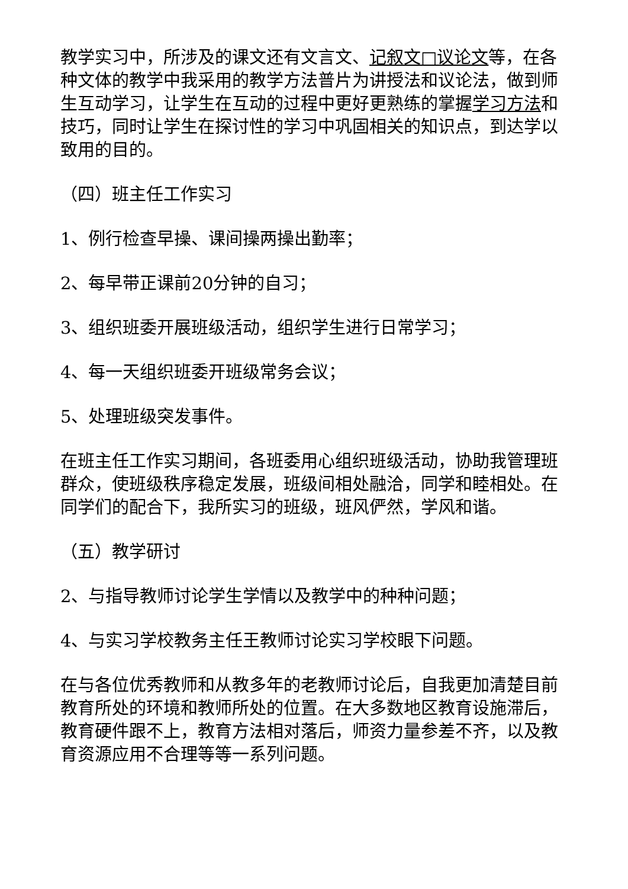教学实习中，所涉及的课文还有文言文、记叙文□议论文等，在各种文体的教学中我采用的教学方法普片为讲授法和议论法，做到师生互动学习，让学生在互动的过程中更好更熟练的掌握学习方法和技巧，同时让学生在探讨性的学习中巩固相关的知识点，到达学以致用的目的。
（四）班主任工作实习
1、例行检查早操、课间操两操出勤率；
2、每早带正课前20分钟的自习；
3、组织班委开展班级活动，组织学生进行日常学习；
4、每一天组织班委开班级常务会议；
5、处理班级突发事件。
在班主任工作实习期间，各班委用心组织班级活动，协助我管理班群众，使班级秩序稳定发展，班级间相处融洽，同学和睦相处。在同学们的配合下，我所实习的班级，班风俨然，学风和谐。
（五）教学研讨
2、与指导教师讨论学生学情以及教学中的种种问题；
4、与实习学校教务主任王教师讨论实习学校眼下问题。
在与各位优秀教师和从教多年的老教师讨论后，自我更加清楚目前教育所处的环境和教师所处的位置。在大多数地区教育设施滞后，教育硬件跟不上，教育方法相对落后，师资力量参差不齐，以及教育资源应用不合理等等一系列问题。